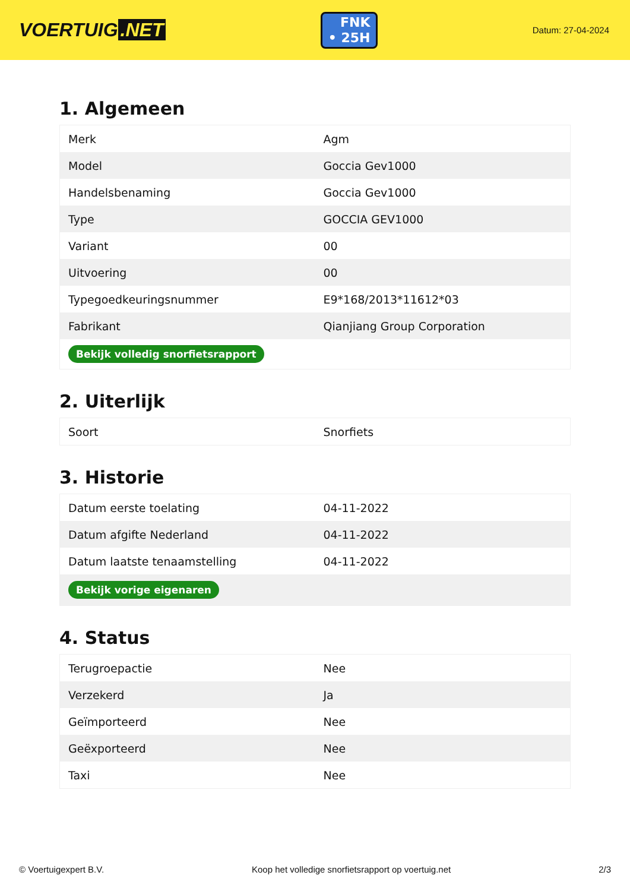VOERTUIG.NET
FNK
• 25H
Datum: 27-04-2024
1. Algemeen
| Merk | Agm |
| Model | Goccia Gev1000 |
| Handelsbenaming | Goccia Gev1000 |
| Type | GOCCIA GEV1000 |
| Variant | 00 |
| Uitvoering | 00 |
| Typegoedkeuringsnummer | E9*168/2013*11612*03 |
| Fabrikant | Qianjiang Group Corporation |
| Bekijk volledig snorfietsrapport | |
2. Uiterlijk
| Soort | Snorfiets |
3. Historie
| Datum eerste toelating | 04-11-2022 |
| Datum afgifte Nederland | 04-11-2022 |
| Datum laatste tenaamstelling | 04-11-2022 |
| Bekijk vorige eigenaren | |
4. Status
| Terugroepactie | Nee |
| Verzekerd | Ja |
| Geïmporteerd | Nee |
| Geëxporteerd | Nee |
| Taxi | Nee |
© Voertuigexpert B.V. Koop het volledige snorfietsrapport op voertuig.net 2/3